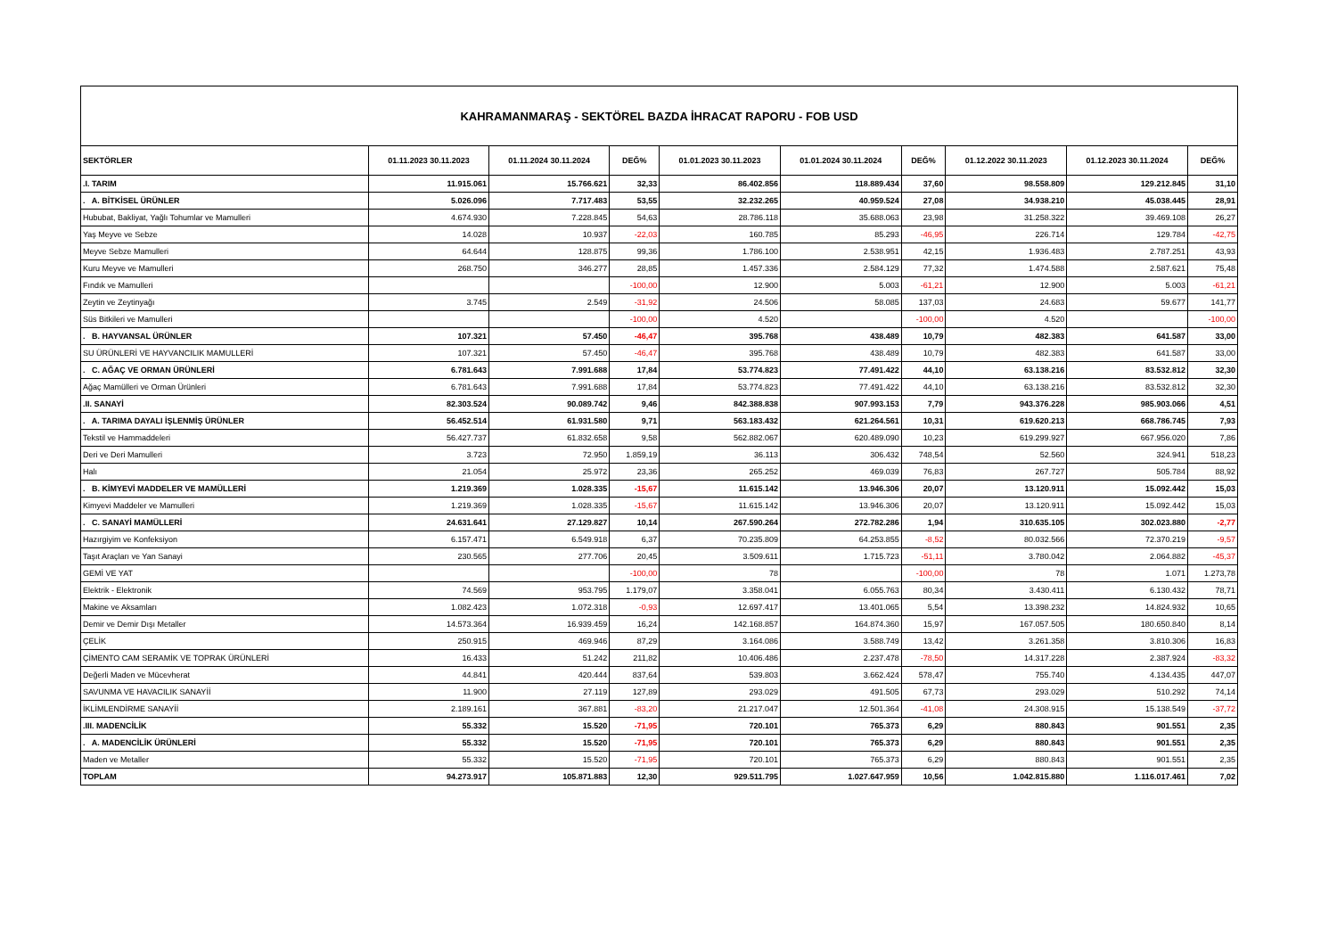KAHRAMANMARAŞ - SEKTÖREL BAZDA İHRACAT RAPORU - FOB USD
| SEKTÖRLER | 01.11.2023 30.11.2023 | 01.11.2024 30.11.2024 | DEĞ% | 01.01.2023 30.11.2023 | 01.01.2024 30.11.2024 | DEĞ% | 01.12.2022 30.11.2023 | 01.12.2023 30.11.2024 | DEĞ% |
| --- | --- | --- | --- | --- | --- | --- | --- | --- | --- |
| .I. TARIM | 11.915.061 | 15.766.621 | 32,33 | 86.402.856 | 118.889.434 | 37,60 | 98.558.809 | 129.212.845 | 31,10 |
| . A. BİTKİSEL ÜRÜNLER | 5.026.096 | 7.717.483 | 53,55 | 32.232.265 | 40.959.524 | 27,08 | 34.938.210 | 45.038.445 | 28,91 |
| Hububat, Bakliyat, Yağlı Tohumlar ve Mamulleri | 4.674.930 | 7.228.845 | 54,63 | 28.786.118 | 35.688.063 | 23,98 | 31.258.322 | 39.469.108 | 26,27 |
| Yaş Meyve ve Sebze | 14.028 | 10.937 | -22,03 | 160.785 | 85.293 | -46,95 | 226.714 | 129.784 | -42,75 |
| Meyve Sebze Mamulleri | 64.644 | 128.875 | 99,36 | 1.786.100 | 2.538.951 | 42,15 | 1.936.483 | 2.787.251 | 43,93 |
| Kuru Meyve ve Mamulleri | 268.750 | 346.277 | 28,85 | 1.457.336 | 2.584.129 | 77,32 | 1.474.588 | 2.587.621 | 75,48 |
| Fındık ve Mamulleri | | | -100,00 | 12.900 | 5.003 | -61,21 | 12.900 | 5.003 | -61,21 |
| Zeytin ve Zeytinyağı | 3.745 | 2.549 | -31,92 | 24.506 | 58.085 | 137,03 | 24.683 | 59.677 | 141,77 |
| Süs Bitkileri ve Mamulleri | | | -100,00 | 4.520 | | -100,00 | 4.520 | | -100,00 |
| . B. HAYVANSAL ÜRÜNLER | 107.321 | 57.450 | -46,47 | 395.768 | 438.489 | 10,79 | 482.383 | 641.587 | 33,00 |
| SU ÜRÜNLERİ VE HAYVANCILIK MAMULLERİ | 107.321 | 57.450 | -46,47 | 395.768 | 438.489 | 10,79 | 482.383 | 641.587 | 33,00 |
| . C. AĞAÇ VE ORMAN ÜRÜNLERİ | 6.781.643 | 7.991.688 | 17,84 | 53.774.823 | 77.491.422 | 44,10 | 63.138.216 | 83.532.812 | 32,30 |
| Ağaç Mamülleri ve Orman Ürünleri | 6.781.643 | 7.991.688 | 17,84 | 53.774.823 | 77.491.422 | 44,10 | 63.138.216 | 83.532.812 | 32,30 |
| .II. SANAYİ | 82.303.524 | 90.089.742 | 9,46 | 842.388.838 | 907.993.153 | 7,79 | 943.376.228 | 985.903.066 | 4,51 |
| . A. TARIMA DAYALI İŞLENMİŞ ÜRÜNLER | 56.452.514 | 61.931.580 | 9,71 | 563.183.432 | 621.264.561 | 10,31 | 619.620.213 | 668.786.745 | 7,93 |
| Tekstil ve Hammaddeleri | 56.427.737 | 61.832.658 | 9,58 | 562.882.067 | 620.489.090 | 10,23 | 619.299.927 | 667.956.020 | 7,86 |
| Deri ve Deri Mamulleri | 3.723 | 72.950 | 1.859,19 | 36.113 | 306.432 | 748,54 | 52.560 | 324.941 | 518,23 |
| Halı | 21.054 | 25.972 | 23,36 | 265.252 | 469.039 | 76,83 | 267.727 | 505.784 | 88,92 |
| . B. KİMYEVİ MADDELER VE MAMÜLLERİ | 1.219.369 | 1.028.335 | -15,67 | 11.615.142 | 13.946.306 | 20,07 | 13.120.911 | 15.092.442 | 15,03 |
| Kimyevi Maddeler ve Mamulleri | 1.219.369 | 1.028.335 | -15,67 | 11.615.142 | 13.946.306 | 20,07 | 13.120.911 | 15.092.442 | 15,03 |
| . C. SANAYİ MAMÜLLERİ | 24.631.641 | 27.129.827 | 10,14 | 267.590.264 | 272.782.286 | 1,94 | 310.635.105 | 302.023.880 | -2,77 |
| Hazırgiyim ve Konfeksiyon | 6.157.471 | 6.549.918 | 6,37 | 70.235.809 | 64.253.855 | -8,52 | 80.032.566 | 72.370.219 | -9,57 |
| Taşıt Araçları ve Yan Sanayi | 230.565 | 277.706 | 20,45 | 3.509.611 | 1.715.723 | -51,11 | 3.780.042 | 2.064.882 | -45,37 |
| GEMİ VE YAT | | | -100,00 | 78 | | -100,00 | 78 | 1.071 | 1.273,78 |
| Elektrik - Elektronik | 74.569 | 953.795 | 1.179,07 | 3.358.041 | 6.055.763 | 80,34 | 3.430.411 | 6.130.432 | 78,71 |
| Makine ve Aksamları | 1.082.423 | 1.072.318 | -0,93 | 12.697.417 | 13.401.065 | 5,54 | 13.398.232 | 14.824.932 | 10,65 |
| Demir ve Demir Dışı Metaller | 14.573.364 | 16.939.459 | 16,24 | 142.168.857 | 164.874.360 | 15,97 | 167.057.505 | 180.650.840 | 8,14 |
| ÇELİK | 250.915 | 469.946 | 87,29 | 3.164.086 | 3.588.749 | 13,42 | 3.261.358 | 3.810.306 | 16,83 |
| ÇİMENTO CAM SERAMİK VE TOPRAK ÜRÜNLERİ | 16.433 | 51.242 | 211,82 | 10.406.486 | 2.237.478 | -78,50 | 14.317.228 | 2.387.924 | -83,32 |
| Değerli Maden ve Mücevherat | 44.841 | 420.444 | 837,64 | 539.803 | 3.662.424 | 578,47 | 755.740 | 4.134.435 | 447,07 |
| SAVUNMA VE HAVACILIK SANAYİİ | 11.900 | 27.119 | 127,89 | 293.029 | 491.505 | 67,73 | 293.029 | 510.292 | 74,14 |
| İKLİMLENDİRME SANAYİİ | 2.189.161 | 367.881 | -83,20 | 21.217.047 | 12.501.364 | -41,08 | 24.308.915 | 15.138.549 | -37,72 |
| .III. MADENCİLİK | 55.332 | 15.520 | -71,95 | 720.101 | 765.373 | 6,29 | 880.843 | 901.551 | 2,35 |
| . A. MADENCİLİK ÜRÜNLERİ | 55.332 | 15.520 | -71,95 | 720.101 | 765.373 | 6,29 | 880.843 | 901.551 | 2,35 |
| Maden ve Metaller | 55.332 | 15.520 | -71,95 | 720.101 | 765.373 | 6,29 | 880.843 | 901.551 | 2,35 |
| TOPLAM | 94.273.917 | 105.871.883 | 12,30 | 929.511.795 | 1.027.647.959 | 10,56 | 1.042.815.880 | 1.116.017.461 | 7,02 |